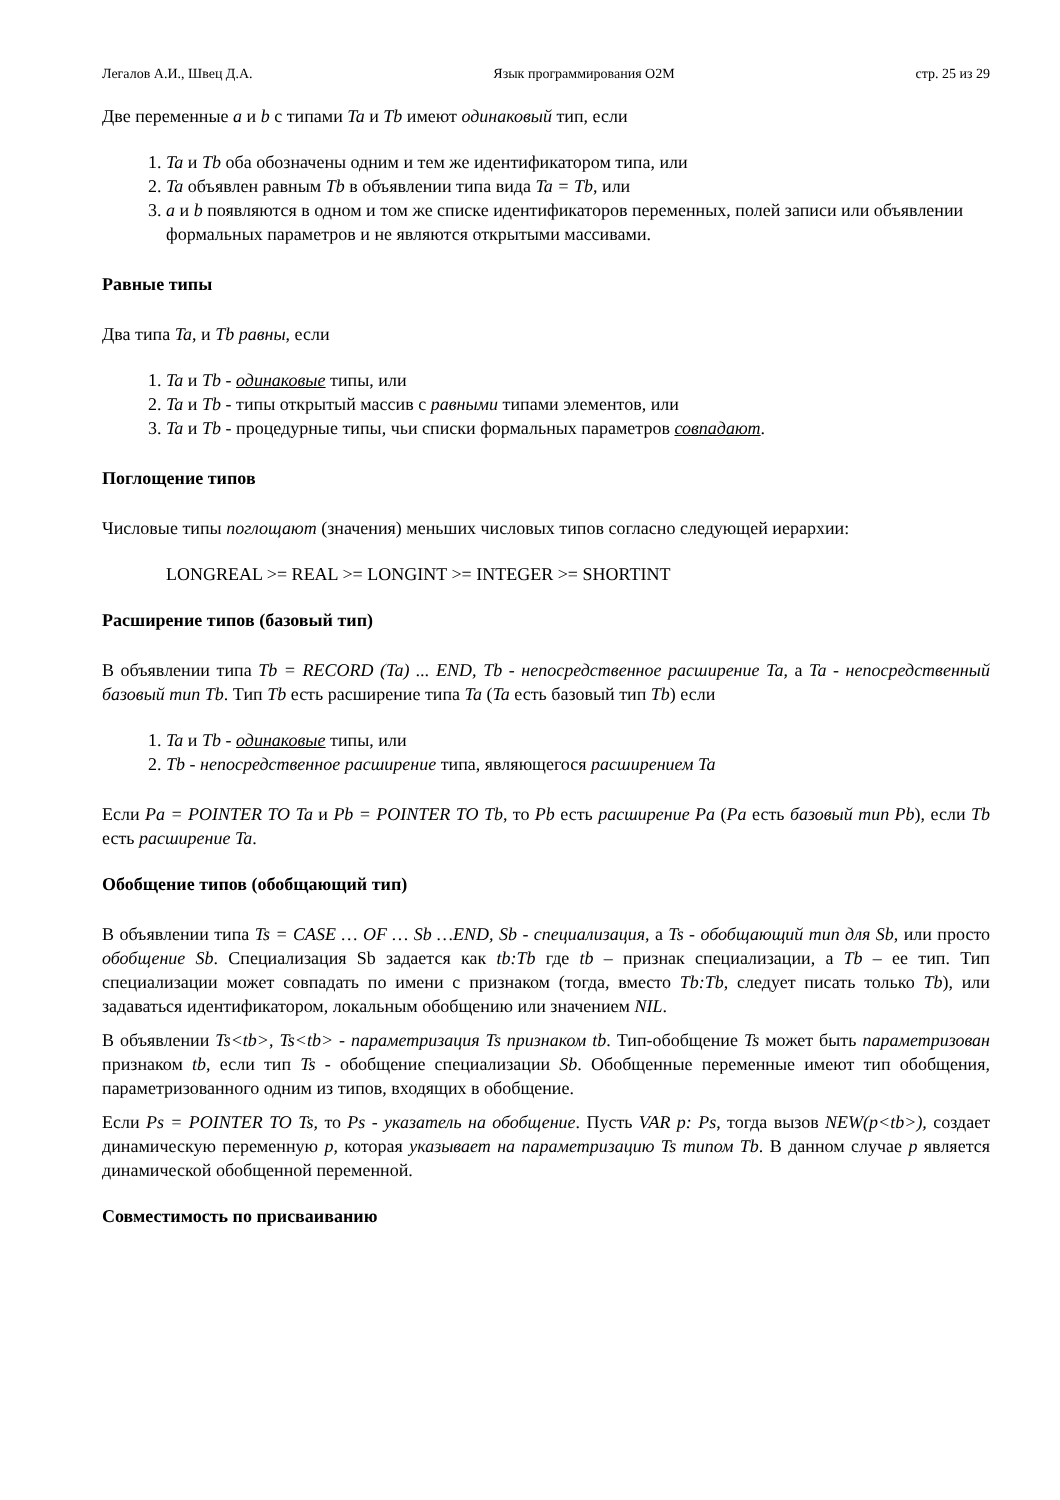Легалов А.И., Швец Д.А. Язык программирования O2M стр. 25 из 29
Две переменные a и b с типами Ta и Tb имеют одинаковый тип, если
1. Ta и Tb оба обозначены одним и тем же идентификатором типа, или
2. Ta объявлен равным Tb в объявлении типа вида Ta = Tb, или
3. a и b появляются в одном и том же списке идентификаторов переменных, полей записи или объявлении формальных параметров и не являются открытыми массивами.
Равные типы
Два типа Ta, и Tb равны, если
1. Ta и Tb - одинаковые типы, или
2. Ta и Tb - типы открытый массив с равными типами элементов, или
3. Ta и Tb - процедурные типы, чьи списки формальных параметров совпадают.
Поглощение типов
Числовые типы поглощают (значения) меньших числовых типов согласно следующей иерархии:
LONGREAL >= REAL >= LONGINT >= INTEGER >= SHORTINT
Расширение типов (базовый тип)
В объявлении типа Tb = RECORD (Ta) ... END, Tb - непосредственное расширение Ta, а Ta - непосредственный базовый тип Tb. Тип Tb есть расширение типа Ta (Ta есть базовый тип Tb) если
1. Ta и Tb - одинаковые типы, или
2. Tb - непосредственное расширение типа, являющегося расширением Ta
Если Pa = POINTER TO Ta и Pb = POINTER TO Tb, то Pb есть расширение Pa (Pa есть базовый тип Pb), если Tb есть расширение Ta.
Обобщение типов (обобщающий тип)
В объявлении типа Ts = CASE … OF … Sb …END, Sb - специализация, а Ts - обобщающий тип для Sb, или просто обобщение Sb. Специализация Sb задается как tb:Tb где tb – признак специализации, а Tb – ее тип. Тип специализации может совпадать по имени с признаком (тогда, вместо Tb:Tb, следует писать только Tb), или задаваться идентификатором, локальным обобщению или значением NIL.
В объявлении Ts<tb>, Ts<tb> - параметризация Ts признаком tb. Тип-обобщение Ts может быть параметризован признаком tb, если тип Ts - обобщение специализации Sb. Обобщенные переменные имеют тип обобщения, параметризованного одним из типов, входящих в обобщение.
Если Ps = POINTER TO Ts, то Ps - указатель на обобщение. Пусть VAR p: Ps, тогда вызов NEW(p<tb>), создает динамическую переменную p, которая указывает на параметризацию Ts типом Tb. В данном случае p является динамической обобщенной переменной.
Совместимость по присваиванию